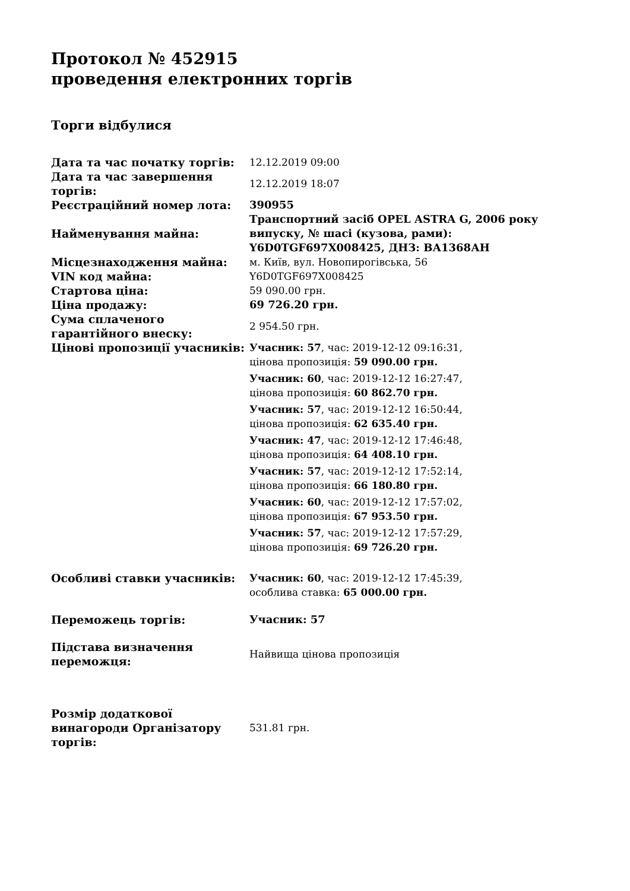Протокол № 452915
проведення електронних торгів
Торги відбулися
| Дата та час початку торгів: | 12.12.2019 09:00 |
| Дата та час завершення торгів: | 12.12.2019 18:07 |
| Реєстраційний номер лота: | 390955 |
| Найменування майна: | Транспортний засіб OPEL ASTRA G, 2006 року випуску, № шасі (кузова, рами): Y6D0TGF697X008425, ДНЗ: ВА1368АН |
| Місцезнаходження майна: | м. Київ, вул. Новопирогівська, 56 |
| VIN код майна: | Y6D0TGF697X008425 |
| Стартова ціна: | 59 090.00 грн. |
| Ціна продажу: | 69 726.20 грн. |
| Сума сплаченого гарантійного внеску: | 2 954.50 грн. |
| Цінові пропозиції учасників: | Учасник: 57 , час: 2019-12-12 09:16:31, цінова пропозиція: 59 090.00 грн. Учасник: 60 , час: 2019-12-12 16:27:47, цінова пропозиція: 60 862.70 грн. Учасник: 57 , час: 2019-12-12 16:50:44, цінова пропозиція: 62 635.40 грн. Учасник: 47 , час: 2019-12-12 17:46:48, цінова пропозиція: 64 408.10 грн. Учасник: 57 , час: 2019-12-12 17:52:14, цінова пропозиція: 66 180.80 грн. Учасник: 60 , час: 2019-12-12 17:57:02, цінова пропозиція: 67 953.50 грн. Учасник: 57 , час: 2019-12-12 17:57:29, цінова пропозиція: 69 726.20 грн. |
| Особливі ставки учасників: | Учасник: 60 , час: 2019-12-12 17:45:39, особлива ставка: 65 000.00 грн. |
| Переможець торгів: | Учасник: 57 |
| Підстава визначення переможця: | Найвища цінова пропозиція |
| Розмір додаткової винагороди Організатору торгів: | 531.81 грн. |